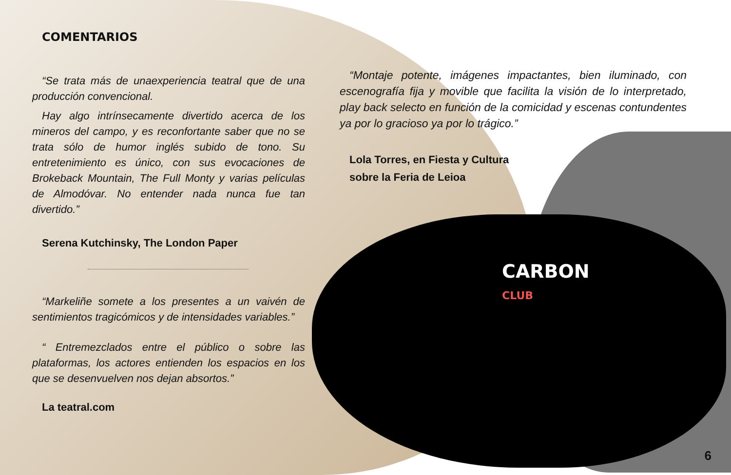COMENTARIOS
“Se trata más de unaexperiencia teatral que de una producción convencional.
Hay algo intrínsecamente divertido acerca de los mineros del campo, y es reconfortante saber que no se trata sólo de humor inglés subido de tono. Su entretenimiento es único, con sus evocaciones de Brokeback Mountain, The Full Monty y varias películas de Almodóvar. No entender nada nunca fue tan divertido.”
Serena Kutchinsky, The London Paper
“Markeliñe somete a los presentes a un vaivén de sentimientos tragicómicos y de intensidades variables.”
“ Entremezclados entre el público o sobre las plataformas, los actores entienden los espacios en los que se desenvuelven nos dejan absortos.”
La teatral.com
“Montaje potente, imágenes impactantes, bien iluminado, con escenografía fija y movible que facilita la visión de lo interpretado, play back selecto en función de la comicidad y escenas contundentes ya por lo gracioso ya por lo trágico.”
Lola Torres, en Fiesta y Cultura
sobre la Feria de Leioa
CARBON
CLUB
6